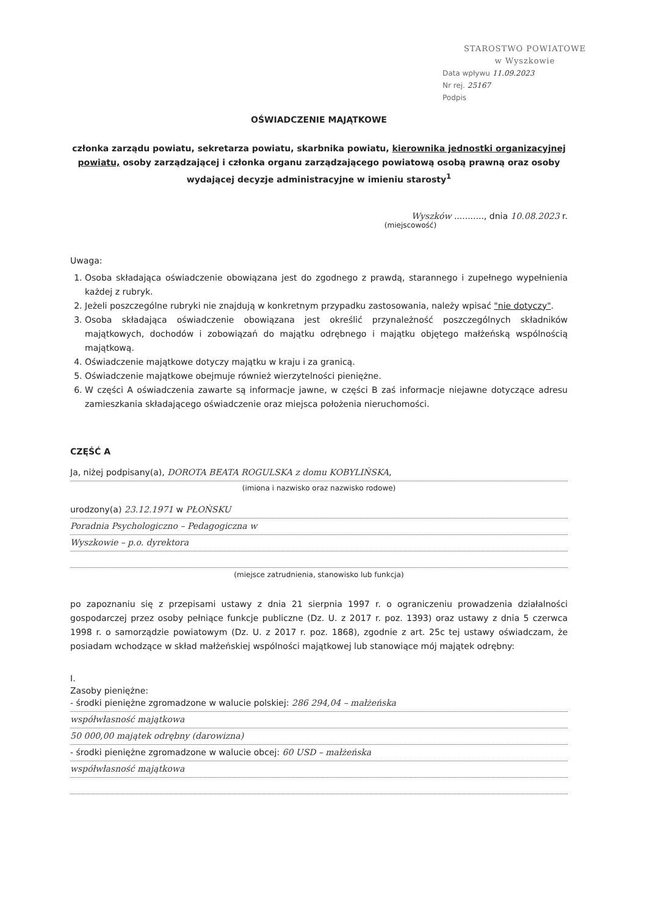STAROSTWO POWIATOWE
w Wyszkowie
Data wpływu 11.09.2023
Nr rej. 25167
Podpis
OŚWIADCZENIE MAJĄTKOWE
członka zarządu powiatu, sekretarza powiatu, skarbnika powiatu, kierownika jednostki organizacyjnej powiatu, osoby zarządzającej i członka organu zarządzającego powiatową osobą prawną oraz osoby wydającej decyzje administracyjne w imieniu starosty<sup>1</sup>
Wyszków ..........., dnia 10.08.2023 r.
(miejscowość)
Uwaga:
1. Osoba składająca oświadczenie obowiązana jest do zgodnego z prawdą, starannego i zupełnego wypełnienia każdej z rubryk.
2. Jeżeli poszczególne rubryki nie znajdują w konkretnym przypadku zastosowania, należy wpisać "nie dotyczy".
3. Osoba składająca oświadczenie obowiązana jest określić przynależność poszczególnych składników majątkowych, dochodów i zobowiązań do majątku odrębnego i majątku objętego małżeńską wspólnością majątkową.
4. Oświadczenie majątkowe dotyczy majątku w kraju i za granicą.
5. Oświadczenie majątkowe obejmuje również wierzytelności pieniężne.
6. W części A oświadczenia zawarte są informacje jawne, w części B zaś informacje niejawne dotyczące adresu zamieszkania składającego oświadczenie oraz miejsca położenia nieruchomości.
CZĘŚĆ A
Ja, niżej podpisany(a), DOROTA BEATA ROGULSKA z domu KOBYLIŃSKA,
(imiona i nazwisko oraz nazwisko rodowe)
urodzony(a) 23.12.1971 w PŁOŃSKU
Poradnia Psychologiczno – Pedagogiczna w
Wyszkowie – p.o. dyrektora
(miejsce zatrudnienia, stanowisko lub funkcja)
po zapoznaniu się z przepisami ustawy z dnia 21 sierpnia 1997 r. o ograniczeniu prowadzenia działalności gospodarczej przez osoby pełniące funkcje publiczne (Dz. U. z 2017 r. poz. 1393) oraz ustawy z dnia 5 czerwca 1998 r. o samorządzie powiatowym (Dz. U. z 2017 r. poz. 1868), zgodnie z art. 25c tej ustawy oświadczam, że posiadam wchodzące w skład małżeńskiej wspólności majątkowej lub stanowiące mój majątek odrębny:
I.
Zasoby pieniężne:
- środki pieniężne zgromadzone w walucie polskiej: 286 294,04 – małżeńska
współwłasność majątkowa
50 000,00 majątek odrębny (darowizna)
- środki pieniężne zgromadzone w walucie obcej: 60 USD – małżeńska
współwłasność majątkowa